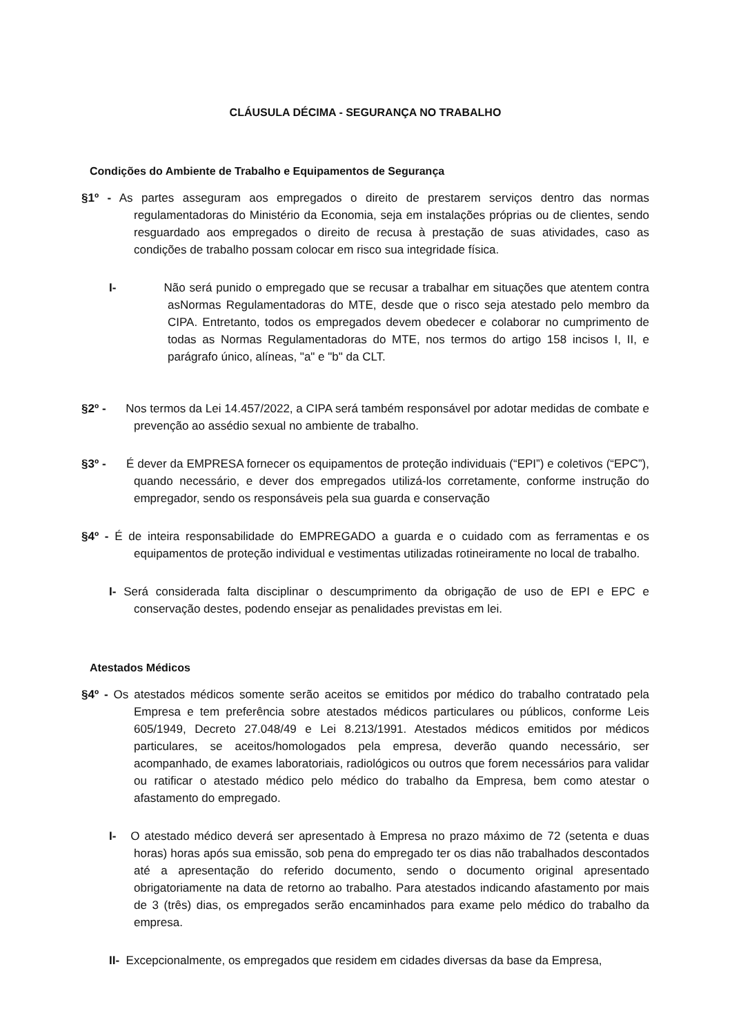CLÁUSULA DÉCIMA - SEGURANÇA NO TRABALHO
Condições do Ambiente de Trabalho e Equipamentos de Segurança
§1º - As partes asseguram aos empregados o direito de prestarem serviços dentro das normas regulamentadoras do Ministério da Economia, seja em instalações próprias ou de clientes, sendo resguardado aos empregados o direito de recusa à prestação de suas atividades, caso as condições de trabalho possam colocar em risco sua integridade física.
I- Não será punido o empregado que se recusar a trabalhar em situações que atentem contra asNormas Regulamentadoras do MTE, desde que o risco seja atestado pelo membro da CIPA. Entretanto, todos os empregados devem obedecer e colaborar no cumprimento de todas as Normas Regulamentadoras do MTE, nos termos do artigo 158 incisos I, II, e parágrafo único, alíneas, "a" e "b" da CLT.
§2º - Nos termos da Lei 14.457/2022, a CIPA será também responsável por adotar medidas de combate e prevenção ao assédio sexual no ambiente de trabalho.
§3º - É dever da EMPRESA fornecer os equipamentos de proteção individuais (“EPI”) e coletivos (“EPC”), quando necessário, e dever dos empregados utilizá-los corretamente, conforme instrução do empregador, sendo os responsáveis pela sua guarda e conservação
§4º - É de inteira responsabilidade do EMPREGADO a guarda e o cuidado com as ferramentas e os equipamentos de proteção individual e vestimentas utilizadas rotineiramente no local de trabalho.
I- Será considerada falta disciplinar o descumprimento da obrigação de uso de EPI e EPC e conservação destes, podendo ensejar as penalidades previstas em lei.
Atestados Médicos
§4º - Os atestados médicos somente serão aceitos se emitidos por médico do trabalho contratado pela Empresa e tem preferência sobre atestados médicos particulares ou públicos, conforme Leis 605/1949, Decreto 27.048/49 e Lei 8.213/1991. Atestados médicos emitidos por médicos particulares, se aceitos/homologados pela empresa, deverão quando necessário, ser acompanhado, de exames laboratoriais, radiológicos ou outros que forem necessários para validar ou ratificar o atestado médico pelo médico do trabalho da Empresa, bem como atestar o afastamento do empregado.
I- O atestado médico deverá ser apresentado à Empresa no prazo máximo de 72 (setenta e duas horas) horas após sua emissão, sob pena do empregado ter os dias não trabalhados descontados até a apresentação do referido documento, sendo o documento original apresentado obrigatoriamente na data de retorno ao trabalho. Para atestados indicando afastamento por mais de 3 (três) dias, os empregados serão encaminhados para exame pelo médico do trabalho da empresa.
II- Excepcionalmente, os empregados que residem em cidades diversas da base da Empresa,